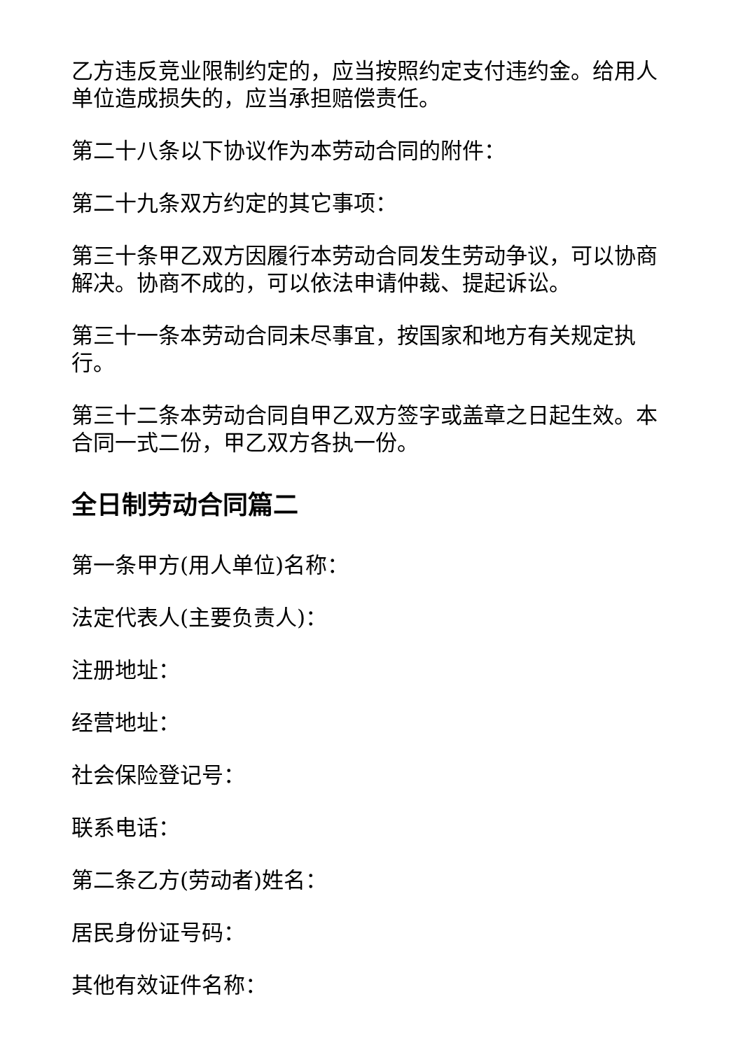乙方违反竞业限制约定的，应当按照约定支付违约金。给用人单位造成损失的，应当承担赔偿责任。
第二十八条以下协议作为本劳动合同的附件：
第二十九条双方约定的其它事项：
第三十条甲乙双方因履行本劳动合同发生劳动争议，可以协商解决。协商不成的，可以依法申请仲裁、提起诉讼。
第三十一条本劳动合同未尽事宜，按国家和地方有关规定执行。
第三十二条本劳动合同自甲乙双方签字或盖章之日起生效。本合同一式二份，甲乙双方各执一份。
全日制劳动合同篇二
第一条甲方(用人单位)名称：
法定代表人(主要负责人)：
注册地址：
经营地址：
社会保险登记号：
联系电话：
第二条乙方(劳动者)姓名：
居民身份证号码：
其他有效证件名称：